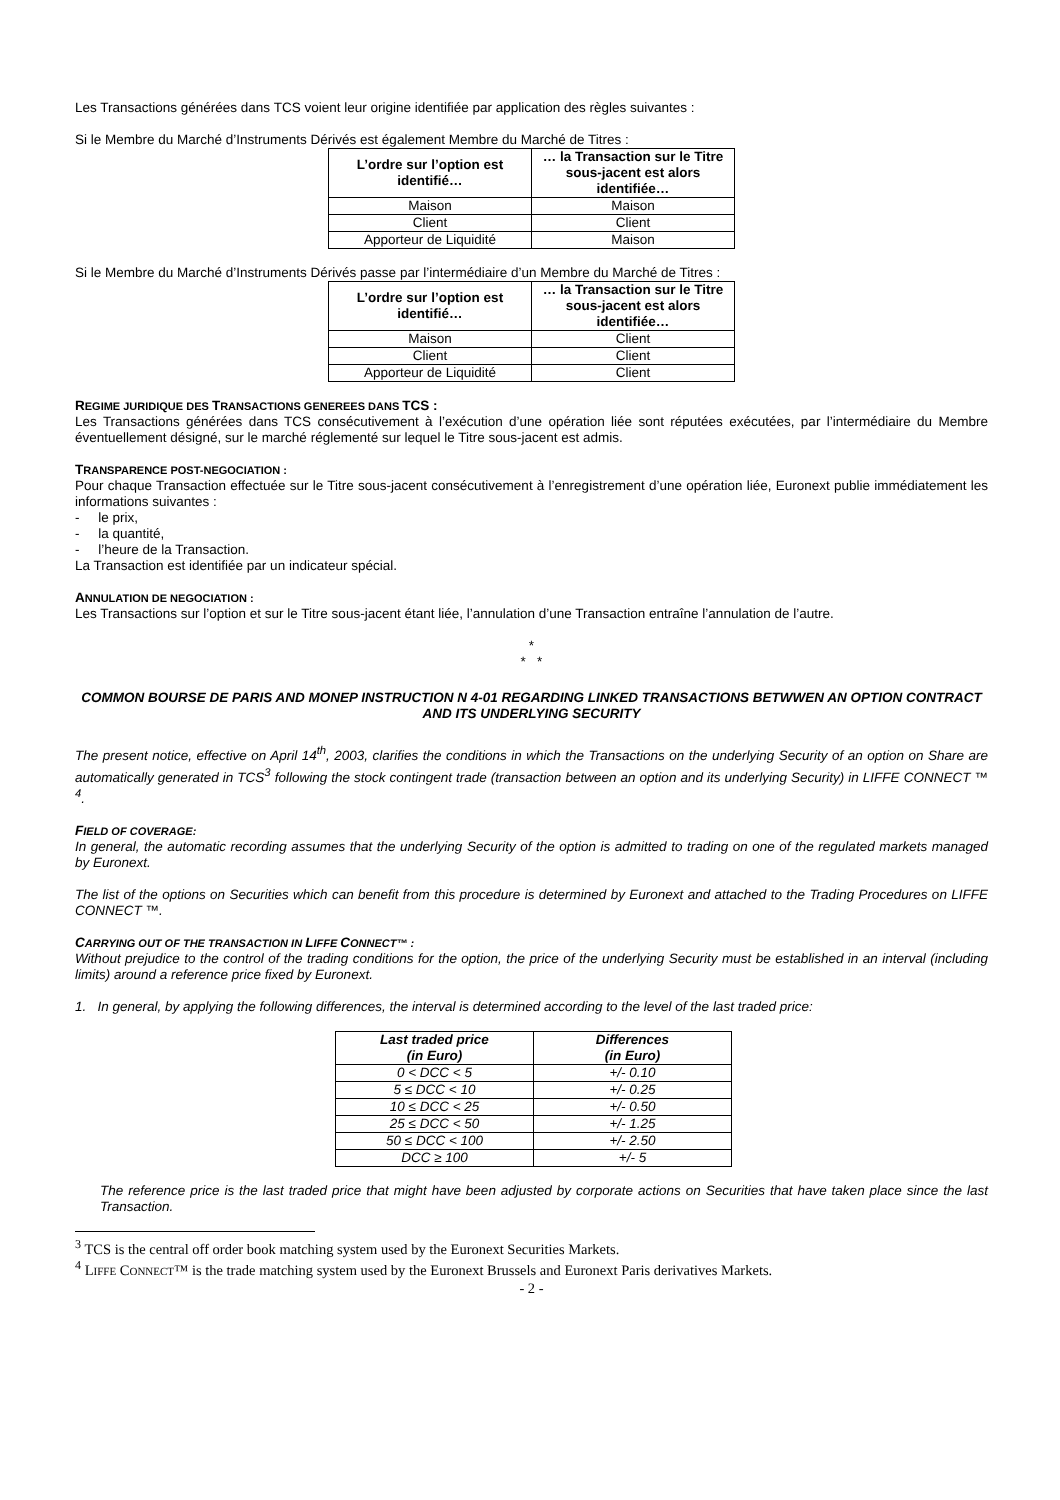Les Transactions générées dans TCS voient leur origine identifiée par application des règles suivantes :
Si le Membre du Marché d’Instruments Dérivés est également Membre du Marché de Titres :
| L’ordre sur l’option est identifié… | … la Transaction sur le Titre sous-jacent est alors identifiée… |
| --- | --- |
| Maison | Maison |
| Client | Client |
| Apporteur de Liquidité | Maison |
Si le Membre du Marché d’Instruments Dérivés passe par l’intermédiaire d’un Membre du Marché de Titres :
| L’ordre sur l’option est identifié… | … la Transaction sur le Titre sous-jacent est alors identifiée… |
| --- | --- |
| Maison | Client |
| Client | Client |
| Apporteur de Liquidité | Client |
REGIME JURIDIQUE DES TRANSACTIONS GENEREES DANS TCS :
Les Transactions générées dans TCS consécutivement à l’exécution d’une opération liée sont réputées exécutées, par l’intermédiaire du Membre éventuellement désigné, sur le marché réglementé sur lequel le Titre sous-jacent est admis.
TRANSPARENCE POST-NEGOCIATION :
Pour chaque Transaction effectuée sur le Titre sous-jacent consécutivement à l’enregistrement d’une opération liée, Euronext publie immédiatement les informations suivantes :
- le prix,
- la quantité,
- l’heure de la Transaction.
La Transaction est identifiée par un indicateur spécial.
ANNULATION DE NEGOCIATION :
Les Transactions sur l’option et sur le Titre sous-jacent étant liée, l’annulation d’une Transaction entraîne l’annulation de l’autre.
*
* *
COMMON BOURSE DE PARIS AND MONEP INSTRUCTION N 4-01 REGARDING LINKED TRANSACTIONS BETWWEN AN OPTION CONTRACT AND ITS UNDERLYING SECURITY
The present notice, effective on April 14<sup>th</sup>, 2003, clarifies the conditions in which the Transactions on the underlying Security of an option on Share are automatically generated in TCS<sup>3</sup> following the stock contingent trade (transaction between an option and its underlying Security) in LIFFE CONNECT ™ <sup>4</sup>.
FIELD OF COVERAGE:
In general, the automatic recording assumes that the underlying Security of the option is admitted to trading on one of the regulated markets managed by Euronext.
The list of the options on Securities which can benefit from this procedure is determined by Euronext and attached to the Trading Procedures on LIFFE CONNECT ™.
CARRYING OUT OF THE TRANSACTION IN LIFFE CONNECT™ :
Without prejudice to the control of the trading conditions for the option, the price of the underlying Security must be established in an interval (including limits) around a reference price fixed by Euronext.
1. In general, by applying the following differences, the interval is determined according to the level of the last traded price:
| Last traded price (in Euro) | Differences (in Euro) |
| --- | --- |
| 0 < DCC < 5 | +/- 0.10 |
| 5 ≤ DCC < 10 | +/- 0.25 |
| 10 ≤ DCC < 25 | +/- 0.50 |
| 25 ≤ DCC < 50 | +/- 1.25 |
| 50 ≤ DCC < 100 | +/- 2.50 |
| DCC ≥ 100 | +/- 5 |
The reference price is the last traded price that might have been adjusted by corporate actions on Securities that have taken place since the last Transaction.
<sup>3</sup> TCS is the central off order book matching system used by the Euronext Securities Markets.
<sup>4</sup> LIFFE CONNECT™ is the trade matching system used by the Euronext Brussels and Euronext Paris derivatives Markets.
- 2 -